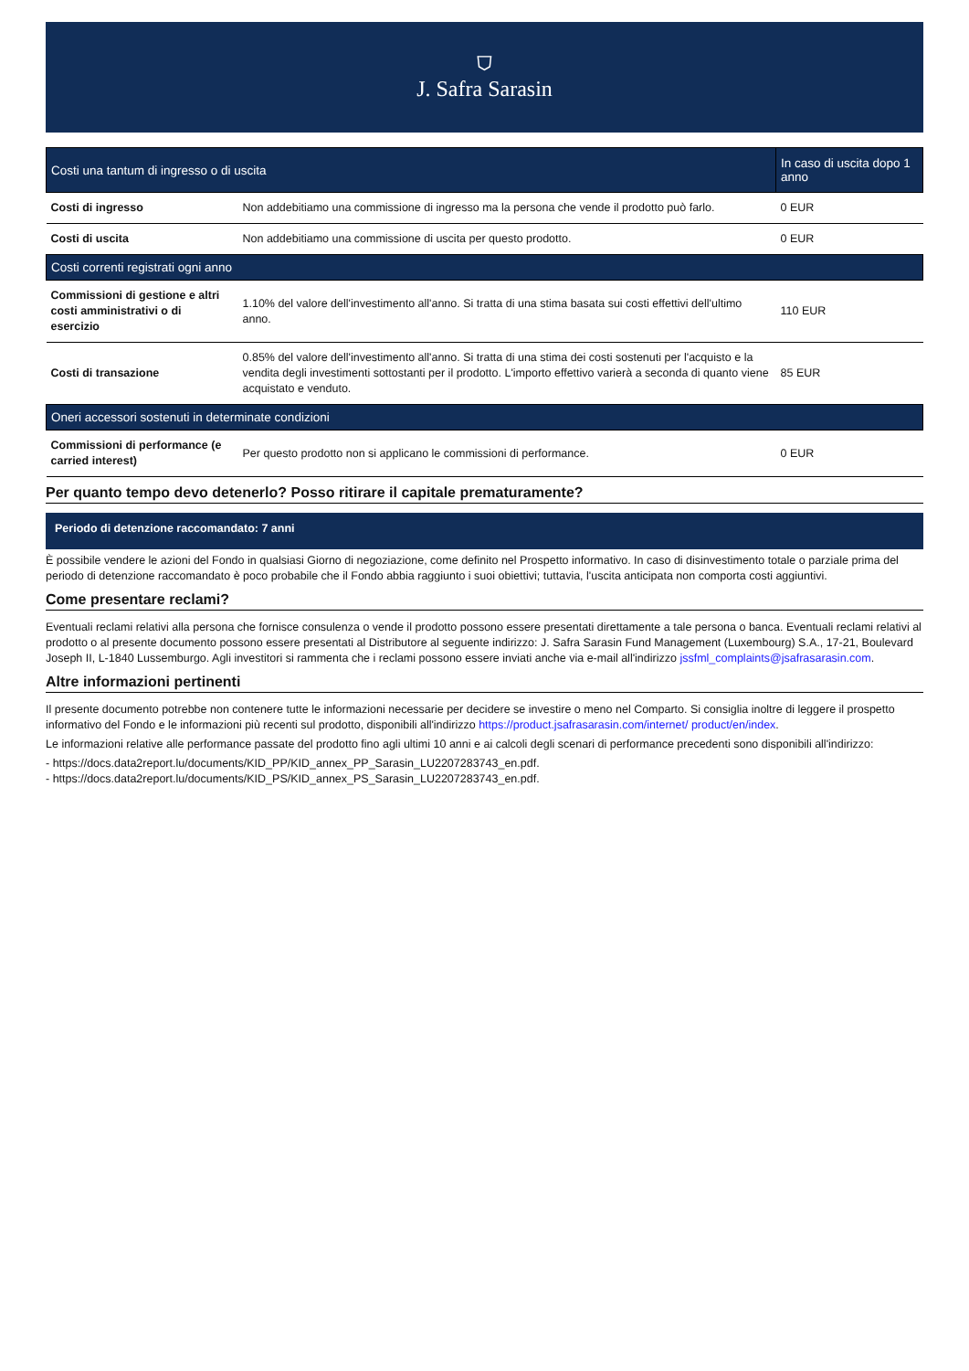⛉
J. Safra Sarasin
| Costi una tantum di ingresso o di uscita | | In caso di uscita dopo 1 anno |
| --- | --- | --- |
| Costi di ingresso | Non addebitiamo una commissione di ingresso ma la persona che vende il prodotto può farlo. | 0 EUR |
| Costi di uscita | Non addebitiamo una commissione di uscita per questo prodotto. | 0 EUR |
| Costi correnti registrati ogni anno | | |
| Commissioni di gestione e altri costi amministrativi o di esercizio | 1.10% del valore dell'investimento all'anno. Si tratta di una stima basata sui costi effettivi dell'ultimo anno. | 110 EUR |
| Costi di transazione | 0.85% del valore dell'investimento all'anno. Si tratta di una stima dei costi sostenuti per l'acquisto e la vendita degli investimenti sottostanti per il prodotto. L'importo effettivo varierà a seconda di quanto viene acquistato e venduto. | 85 EUR |
| Oneri accessori sostenuti in determinate condizioni | | |
| Commissioni di performance (e carried interest) | Per questo prodotto non si applicano le commissioni di performance. | 0 EUR |
Per quanto tempo devo detenerlo? Posso ritirare il capitale prematuramente?
Periodo di detenzione raccomandato: 7 anni
È possibile vendere le azioni del Fondo in qualsiasi Giorno di negoziazione, come definito nel Prospetto informativo. In caso di disinvestimento totale o parziale prima del periodo di detenzione raccomandato è poco probabile che il Fondo abbia raggiunto i suoi obiettivi; tuttavia, l'uscita anticipata non comporta costi aggiuntivi.
Come presentare reclami?
Eventuali reclami relativi alla persona che fornisce consulenza o vende il prodotto possono essere presentati direttamente a tale persona o banca. Eventuali reclami relativi al prodotto o al presente documento possono essere presentati al Distributore al seguente indirizzo: J. Safra Sarasin Fund Management (Luxembourg) S.A., 17-21, Boulevard Joseph II, L-1840 Lussemburgo. Agli investitori si rammenta che i reclami possono essere inviati anche via e-mail all'indirizzo jssfml_complaints@jsafrasarasin.com.
Altre informazioni pertinenti
Il presente documento potrebbe non contenere tutte le informazioni necessarie per decidere se investire o meno nel Comparto. Si consiglia inoltre di leggere il prospetto informativo del Fondo e le informazioni più recenti sul prodotto, disponibili all'indirizzo https://product.jsafrasarasin.com/internet/ product/en/index.
Le informazioni relative alle performance passate del prodotto fino agli ultimi 10 anni e ai calcoli degli scenari di performance precedenti sono disponibili all'indirizzo:
- https://docs.data2report.lu/documents/KID_PP/KID_annex_PP_Sarasin_LU2207283743_en.pdf.
- https://docs.data2report.lu/documents/KID_PS/KID_annex_PS_Sarasin_LU2207283743_en.pdf.